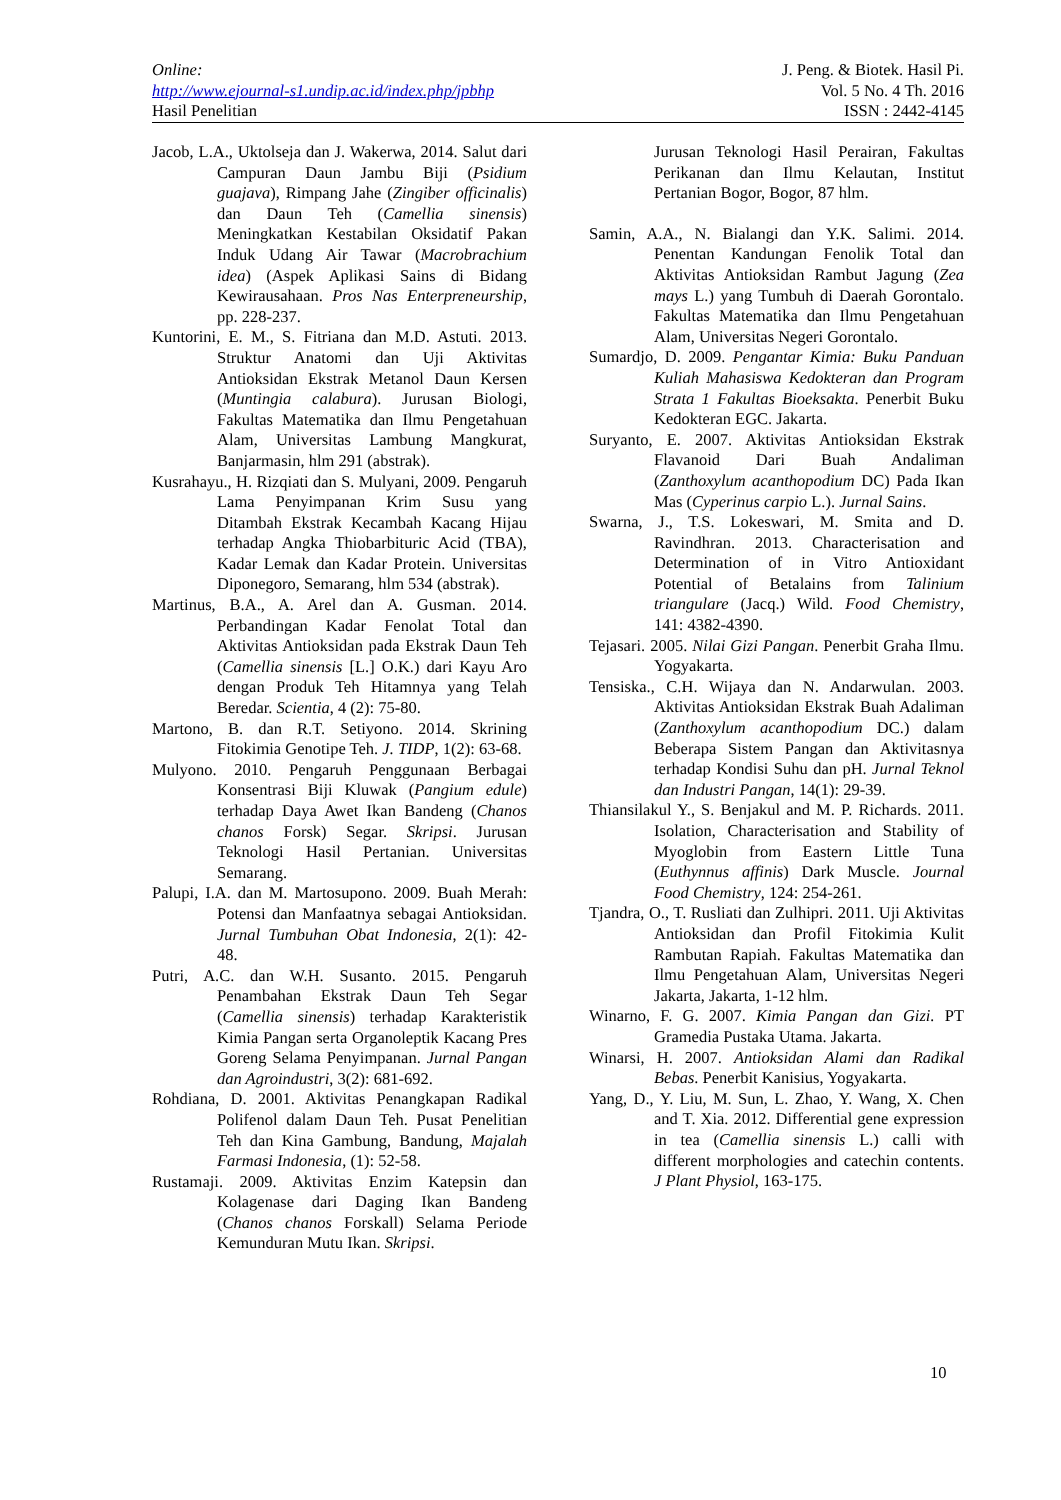Online:
http://www.ejournal-s1.undip.ac.id/index.php/jpbhp
Hasil Penelitian
J. Peng. & Biotek. Hasil Pi.
Vol. 5 No. 4 Th. 2016
ISSN : 2442-4145
Jacob, L.A., Uktolseja dan J. Wakerwa, 2014. Salut dari Campuran Daun Jambu Biji (Psidium guajava), Rimpang Jahe (Zingiber officinalis) dan Daun Teh (Camellia sinensis) Meningkatkan Kestabilan Oksidatif Pakan Induk Udang Air Tawar (Macrobrachium idea) (Aspek Aplikasi Sains di Bidang Kewirausahaan. Pros Nas Enterpreneurship, pp. 228-237.
Kuntorini, E. M., S. Fitriana dan M.D. Astuti. 2013. Struktur Anatomi dan Uji Aktivitas Antioksidan Ekstrak Metanol Daun Kersen (Muntingia calabura). Jurusan Biologi, Fakultas Matematika dan Ilmu Pengetahuan Alam, Universitas Lambung Mangkurat, Banjarmasin, hlm 291 (abstrak).
Kusrahayu., H. Rizqiati dan S. Mulyani, 2009. Pengaruh Lama Penyimpanan Krim Susu yang Ditambah Ekstrak Kecambah Kacang Hijau terhadap Angka Thiobarbituric Acid (TBA), Kadar Lemak dan Kadar Protein. Universitas Diponegoro, Semarang, hlm 534 (abstrak).
Martinus, B.A., A. Arel dan A. Gusman. 2014. Perbandingan Kadar Fenolat Total dan Aktivitas Antioksidan pada Ekstrak Daun Teh (Camellia sinensis [L.] O.K.) dari Kayu Aro dengan Produk Teh Hitamnya yang Telah Beredar. Scientia, 4 (2): 75-80.
Martono, B. dan R.T. Setiyono. 2014. Skrining Fitokimia Genotipe Teh. J. TIDP, 1(2): 63-68.
Mulyono. 2010. Pengaruh Penggunaan Berbagai Konsentrasi Biji Kluwak (Pangium edule) terhadap Daya Awet Ikan Bandeng (Chanos chanos Forsk) Segar. Skripsi. Jurusan Teknologi Hasil Pertanian. Universitas Semarang.
Palupi, I.A. dan M. Martosupono. 2009. Buah Merah: Potensi dan Manfaatnya sebagai Antioksidan. Jurnal Tumbuhan Obat Indonesia, 2(1): 42-48.
Putri, A.C. dan W.H. Susanto. 2015. Pengaruh Penambahan Ekstrak Daun Teh Segar (Camellia sinensis) terhadap Karakteristik Kimia Pangan serta Organoleptik Kacang Pres Goreng Selama Penyimpanan. Jurnal Pangan dan Agroindustri, 3(2): 681-692.
Rohdiana, D. 2001. Aktivitas Penangkapan Radikal Polifenol dalam Daun Teh. Pusat Penelitian Teh dan Kina Gambung, Bandung, Majalah Farmasi Indonesia, (1): 52-58.
Rustamaji. 2009. Aktivitas Enzim Katepsin dan Kolagenase dari Daging Ikan Bandeng (Chanos chanos Forskall) Selama Periode Kemunduran Mutu Ikan. Skripsi.
Jurusan Teknologi Hasil Perairan, Fakultas Perikanan dan Ilmu Kelautan, Institut Pertanian Bogor, Bogor, 87 hlm.
Samin, A.A., N. Bialangi dan Y.K. Salimi. 2014. Penentan Kandungan Fenolik Total dan Aktivitas Antioksidan Rambut Jagung (Zea mays L.) yang Tumbuh di Daerah Gorontalo. Fakultas Matematika dan Ilmu Pengetahuan Alam, Universitas Negeri Gorontalo.
Sumardjo, D. 2009. Pengantar Kimia: Buku Panduan Kuliah Mahasiswa Kedokteran dan Program Strata 1 Fakultas Bioeksakta. Penerbit Buku Kedokteran EGC. Jakarta.
Suryanto, E. 2007. Aktivitas Antioksidan Ekstrak Flavanoid Dari Buah Andaliman (Zanthoxylum acanthopodium DC) Pada Ikan Mas (Cyperinus carpio L.). Jurnal Sains.
Swarna, J., T.S. Lokeswari, M. Smita and D. Ravindhran. 2013. Characterisation and Determination of in Vitro Antioxidant Potential of Betalains from Talinium triangulare (Jacq.) Wild. Food Chemistry, 141: 4382-4390.
Tejasari. 2005. Nilai Gizi Pangan. Penerbit Graha Ilmu. Yogyakarta.
Tensiska., C.H. Wijaya dan N. Andarwulan. 2003. Aktivitas Antioksidan Ekstrak Buah Adaliman (Zanthoxylum acanthopodium DC.) dalam Beberapa Sistem Pangan dan Aktivitasnya terhadap Kondisi Suhu dan pH. Jurnal Teknol dan Industri Pangan, 14(1): 29-39.
Thiansilakul Y., S. Benjakul and M. P. Richards. 2011. Isolation, Characterisation and Stability of Myoglobin from Eastern Little Tuna (Euthynnus affinis) Dark Muscle. Journal Food Chemistry, 124: 254-261.
Tjandra, O., T. Rusliati dan Zulhipri. 2011. Uji Aktivitas Antioksidan dan Profil Fitokimia Kulit Rambutan Rapiah. Fakultas Matematika dan Ilmu Pengetahuan Alam, Universitas Negeri Jakarta, Jakarta, 1-12 hlm.
Winarno, F. G. 2007. Kimia Pangan dan Gizi. PT Gramedia Pustaka Utama. Jakarta.
Winarsi, H. 2007. Antioksidan Alami dan Radikal Bebas. Penerbit Kanisius, Yogyakarta.
Yang, D., Y. Liu, M. Sun, L. Zhao, Y. Wang, X. Chen and T. Xia. 2012. Differential gene expression in tea (Camellia sinensis L.) calli with different morphologies and catechin contents. J Plant Physiol, 163-175.
10